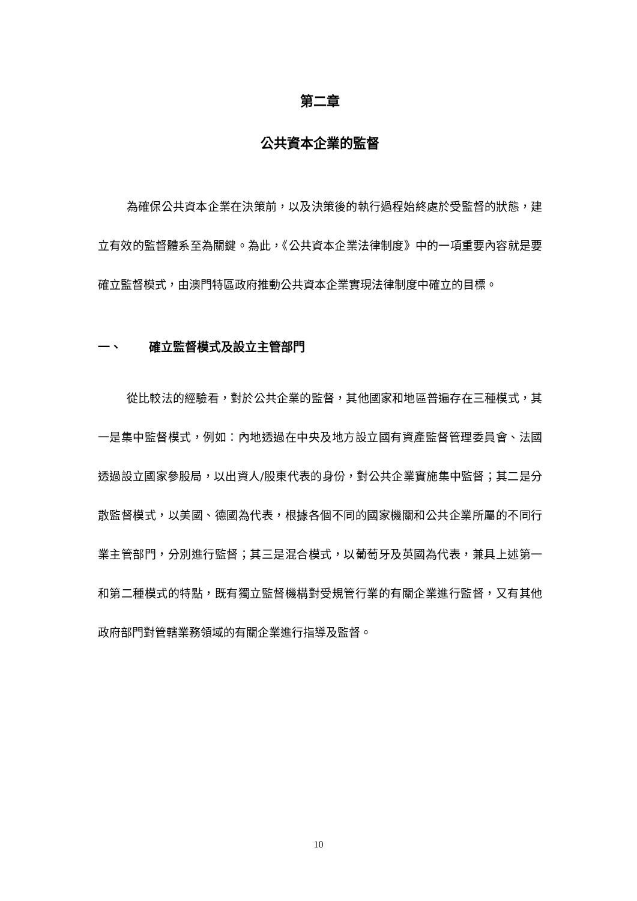第二章
公共資本企業的監督
為確保公共資本企業在決策前，以及決策後的執行過程始終處於受監督的狀態，建立有效的監督體系至為關鍵。為此，《公共資本企業法律制度》中的一項重要內容就是要確立監督模式，由澳門特區政府推動公共資本企業實現法律制度中確立的目標。
一、 確立監督模式及設立主管部門
從比較法的經驗看，對於公共企業的監督，其他國家和地區普遍存在三種模式，其一是集中監督模式，例如：內地透過在中央及地方設立國有資產監督管理委員會、法國透過設立國家參股局，以出資人/股東代表的身份，對公共企業實施集中監督；其二是分散監督模式，以美國、德國為代表，根據各個不同的國家機關和公共企業所屬的不同行業主管部門，分別進行監督；其三是混合模式，以葡萄牙及英國為代表，兼具上述第一和第二種模式的特點，既有獨立監督機構對受規管行業的有關企業進行監督，又有其他政府部門對管轄業務領域的有關企業進行指導及監督。
10